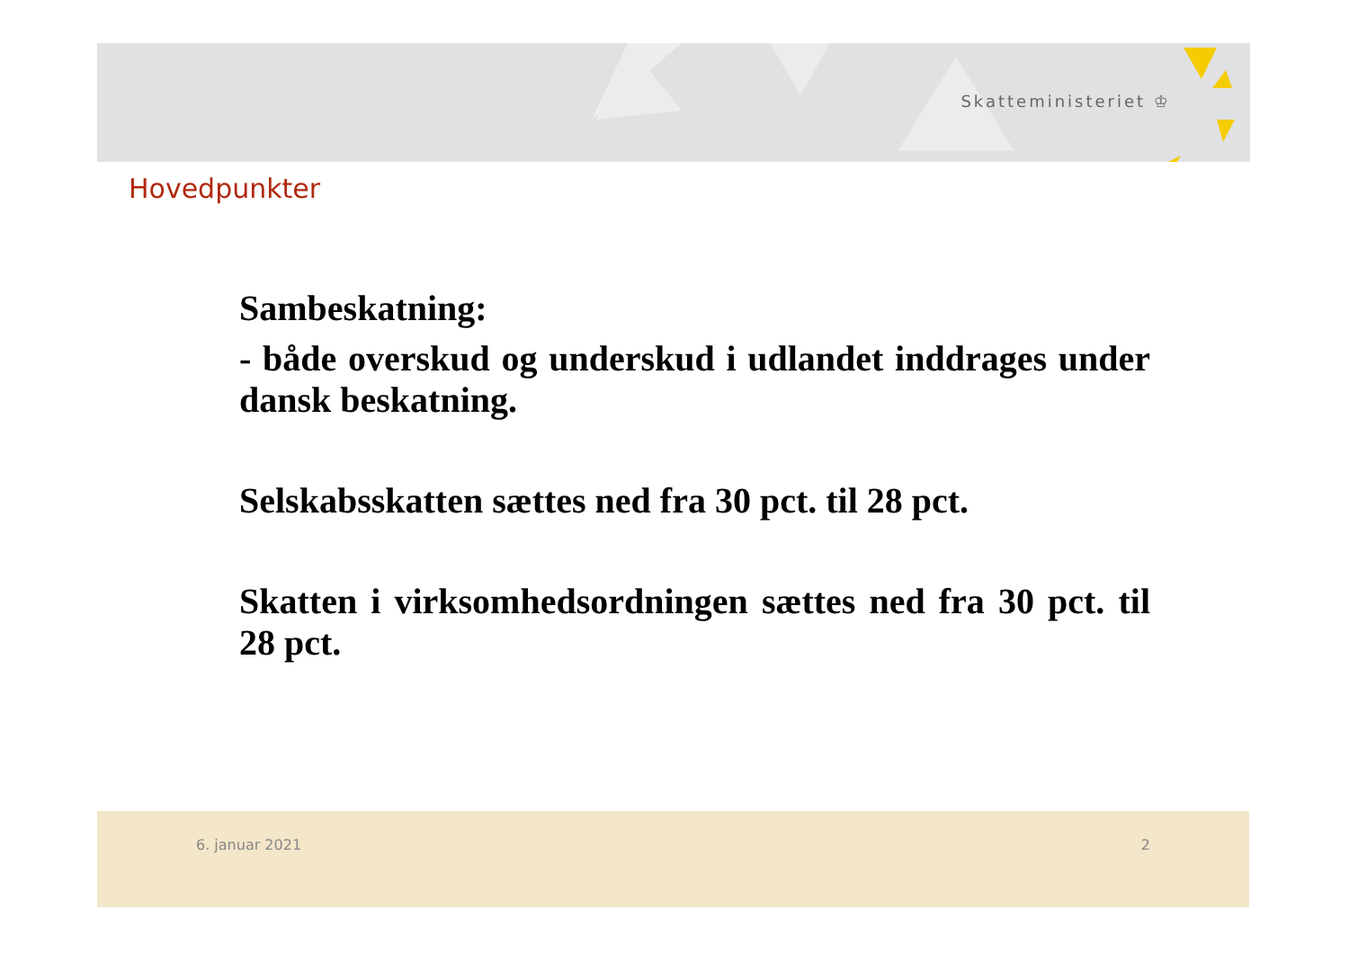Skatteministeriet ♔
Hovedpunkter
Sambeskatning:
- både overskud og underskud i udlandet inddrages under dansk beskatning.
Selskabsskatten sættes ned fra 30 pct. til 28 pct.
Skatten i virksomhedsordningen sættes ned fra 30 pct. til 28 pct.
6. januar 2021 2